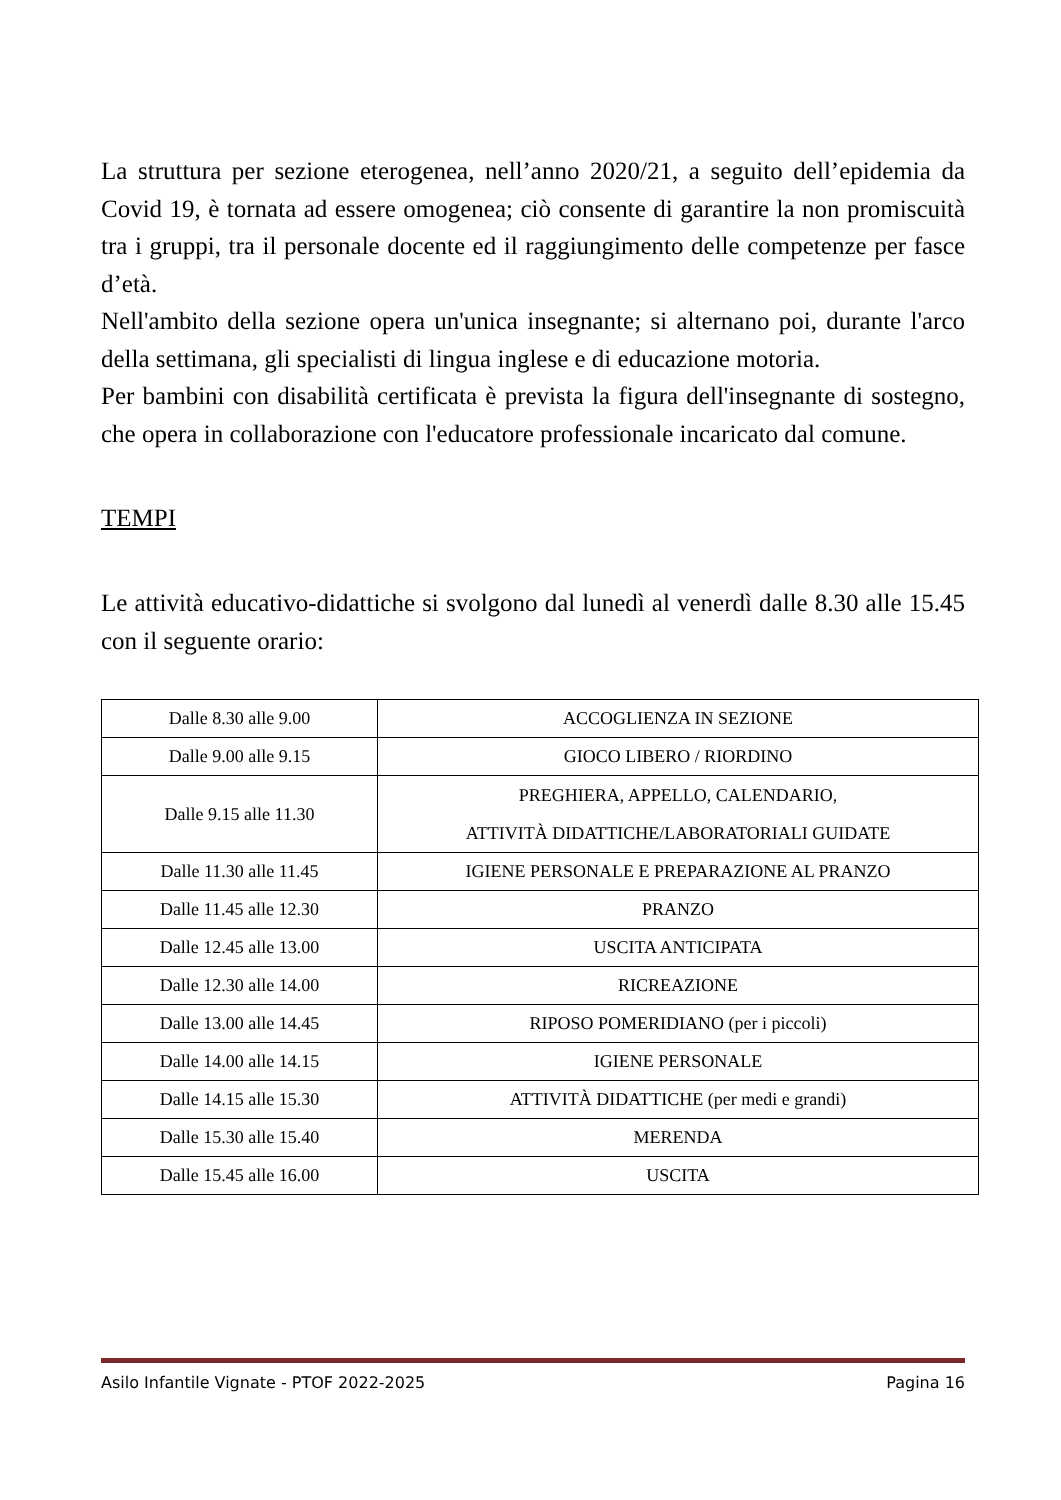La struttura per sezione eterogenea, nell’anno 2020/21, a seguito dell’epidemia da Covid 19, è tornata ad essere omogenea; ciò consente di garantire la non promiscuità tra i gruppi, tra il personale docente ed il raggiungimento delle competenze per fasce d’età.
Nell'ambito della sezione opera un'unica insegnante; si alternano poi, durante l'arco della settimana, gli specialisti di lingua inglese e di educazione motoria.
Per bambini con disabilità certificata è prevista la figura dell'insegnante di sostegno, che opera in collaborazione con l'educatore professionale incaricato dal comune.
TEMPI
Le attività educativo-didattiche si svolgono dal lunedì al venerdì dalle 8.30 alle 15.45 con il seguente orario:
| Dalle 8.30 alle 9.00 | ACCOGLIENZA IN SEZIONE |
| Dalle 9.00 alle 9.15 | GIOCO LIBERO / RIORDINO |
| Dalle 9.15 alle 11.30 | PREGHIERA, APPELLO, CALENDARIO, ATTIVITÀ DIDATTICHE/LABORATORIALI GUIDATE |
| Dalle 11.30 alle 11.45 | IGIENE PERSONALE E PREPARAZIONE AL PRANZO |
| Dalle 11.45 alle 12.30 | PRANZO |
| Dalle 12.45 alle 13.00 | USCITA ANTICIPATA |
| Dalle 12.30 alle 14.00 | RICREAZIONE |
| Dalle 13.00 alle 14.45 | RIPOSO POMERIDIANO (per i piccoli) |
| Dalle 14.00 alle 14.15 | IGIENE PERSONALE |
| Dalle 14.15 alle 15.30 | ATTIVITÀ DIDATTICHE (per medi e grandi) |
| Dalle 15.30 alle 15.40 | MERENDA |
| Dalle 15.45 alle 16.00 | USCITA |
Asilo Infantile Vignate - PTOF 2022-2025 Pagina 16